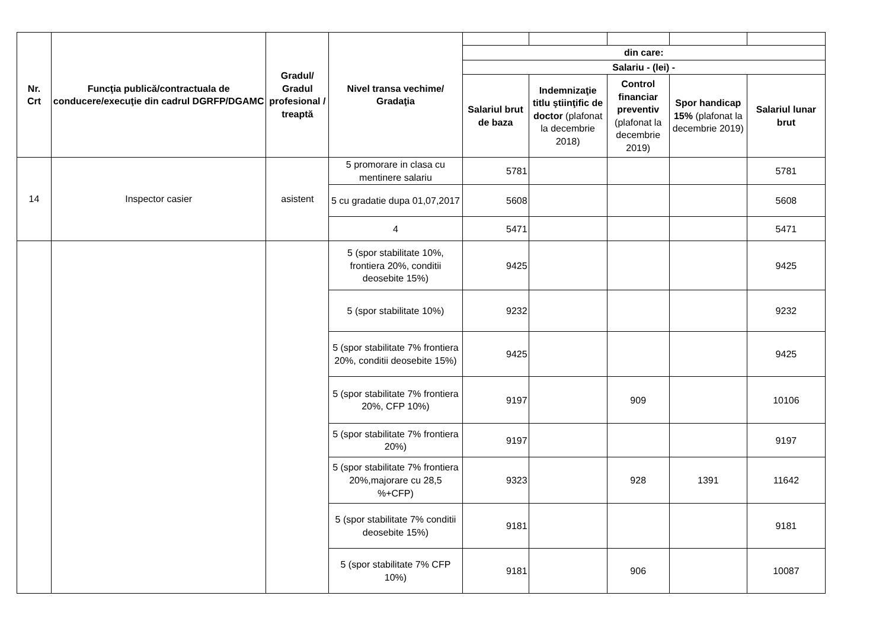| Nr. Crt | Funcţia publică/contractuala de conducere/execuţie din cadrul DGRFP/DGAMC | Gradul/ Gradul profesional / treaptă | Nivel transa vechime/ Gradaţia | | | | | |
| | | | | din care: | | | | |
| | | | | Salariu - (lei) - | | | | |
| | | | | Salariul brut de baza | Indemnizaţie titlu ştiinţific de doctor (plafonat la decembrie 2018) | Control financiar preventiv (plafonat la decembrie 2019) | Spor handicap 15% (plafonat la decembrie 2019) | Salariul lunar brut |
| 14 | Inspector casier | asistent | 5 promorare in clasa cu mentinere salariu | 5781 | | | | 5781 |
| | | | 5 cu gradatie dupa 01,07,2017 | 5608 | | | | 5608 |
| | | | 4 | 5471 | | | | 5471 |
| | | | 5 (spor stabilitate 10%, frontiera 20%, conditii deosebite 15%) | 9425 | | | | 9425 |
| | | | 5 (spor stabilitate 10%) | 9232 | | | | 9232 |
| | | | 5 (spor stabilitate 7% frontiera 20%, conditii deosebite 15%) | 9425 | | | | 9425 |
| | | | 5 (spor stabilitate 7% frontiera 20%, CFP 10%) | 9197 | | 909 | | 10106 |
| | | | 5 (spor stabilitate 7% frontiera 20%) | 9197 | | | | 9197 |
| | | | 5 (spor stabilitate 7% frontiera 20%,majorare cu 28,5 %+CFP) | 9323 | | 928 | 1391 | 11642 |
| | | | 5 (spor stabilitate 7% conditii deosebite 15%) | 9181 | | | | 9181 |
| | | | 5 (spor stabilitate 7% CFP 10%) | 9181 | | 906 | | 10087 |